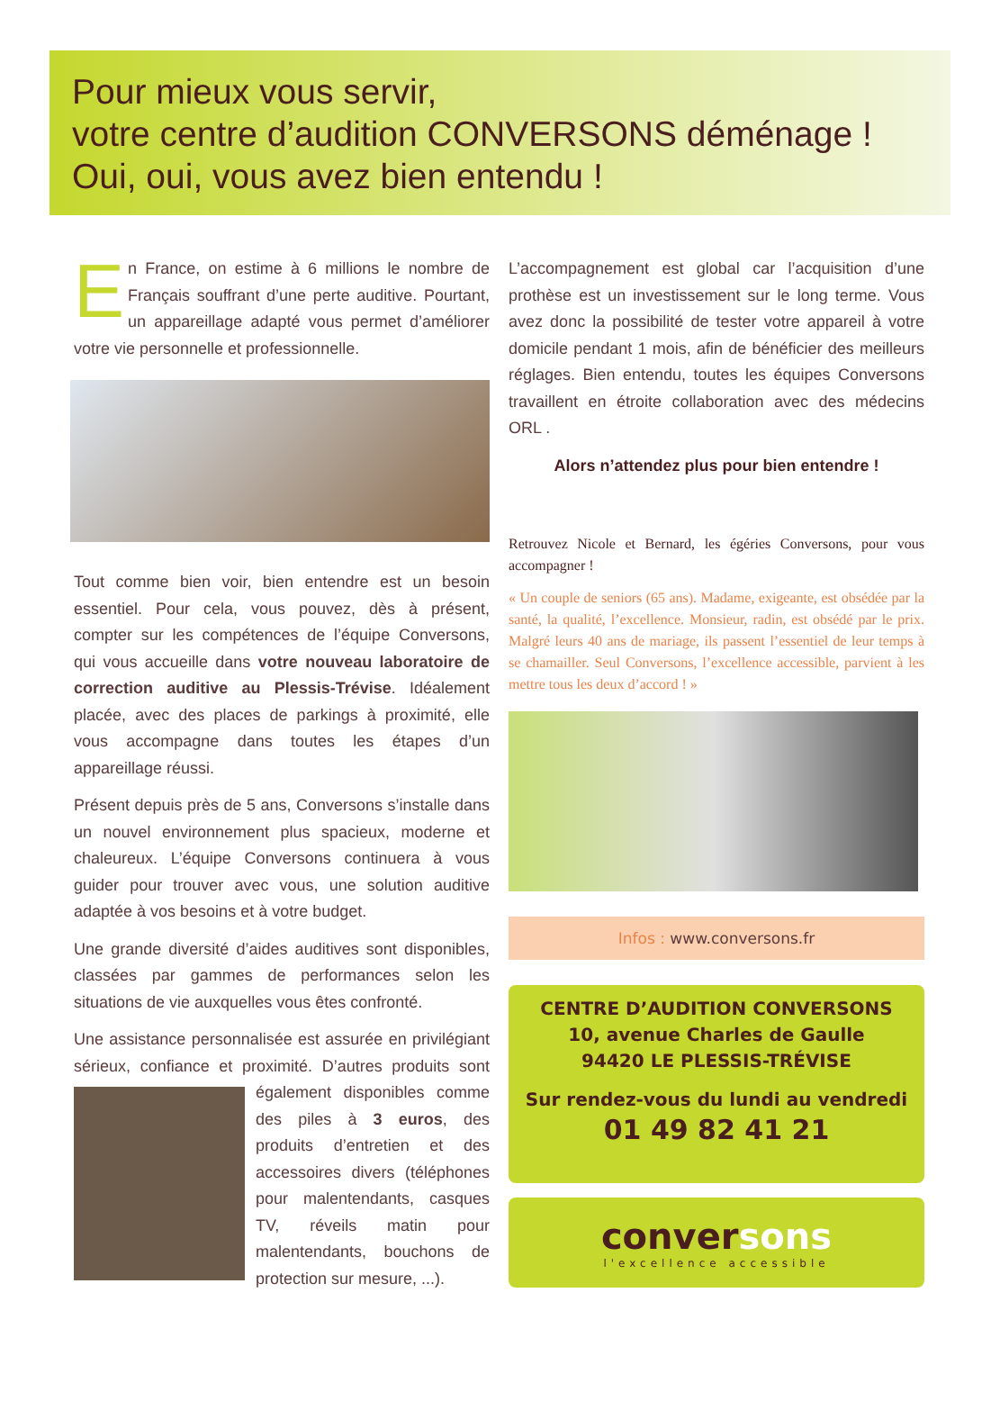Pour mieux vous servir,
votre centre d’audition CONVERSONS déménage !
Oui, oui, vous avez bien entendu !
En France, on estime à 6 millions le nombre de Français souffrant d’une perte auditive. Pourtant, un appareillage adapté vous permet d’améliorer votre vie personnelle et professionnelle.
Tout comme bien voir, bien entendre est un besoin essentiel. Pour cela, vous pouvez, dès à présent, compter sur les compétences de l’équipe Conversons, qui vous accueille dans votre nouveau laboratoire de correction auditive au Plessis-Trévise. Idéalement placée, avec des places de parkings à proximité, elle vous accompagne dans toutes les étapes d’un appareillage réussi.
Présent depuis près de 5 ans, Conversons s’installe dans un nouvel environnement plus spacieux, moderne et chaleureux. L’équipe Conversons continuera à vous guider pour trouver avec vous, une solution auditive adaptée à vos besoins et à votre budget.
Une grande diversité d’aides auditives sont disponibles, classées par gammes de performances selon les situations de vie auxquelles vous êtes confronté.
Une assistance personnalisée est assurée en privilégiant sérieux, confiance et proximité. D’autres produits sont également disponibles comme des piles à 3 euros, des produits d’entretien et des accessoires divers (téléphones pour malentendants, casques TV, réveils matin pour malentendants, bouchons de protection sur mesure, ...).
L’accompagnement est global car l’acquisition d’une prothèse est un investissement sur le long terme. Vous avez donc la possibilité de tester votre appareil à votre domicile pendant 1 mois, afin de bénéficier des meilleurs réglages. Bien entendu, toutes les équipes Conversons travaillent en étroite collaboration avec des médecins ORL .
Alors n’attendez plus pour bien entendre !
Retrouvez Nicole et Bernard, les égéries Conversons, pour vous accompagner !
« Un couple de seniors (65 ans). Madame, exigeante, est obsédée par la santé, la qualité, l’excellence. Monsieur, radin, est obsédé par le prix. Malgré leurs 40 ans de mariage, ils passent l’essentiel de leur temps à se chamailler. Seul Conversons, l’excellence accessible, parvient à les mettre tous les deux d’accord ! »
Infos : www.conversons.fr
CENTRE D’AUDITION CONVERSONS
10, avenue Charles de Gaulle
94420 LE PLESSIS-TRÉVISE
Sur rendez-vous du lundi au vendredi
01 49 82 41 21
conver sons
l'excellence accessible